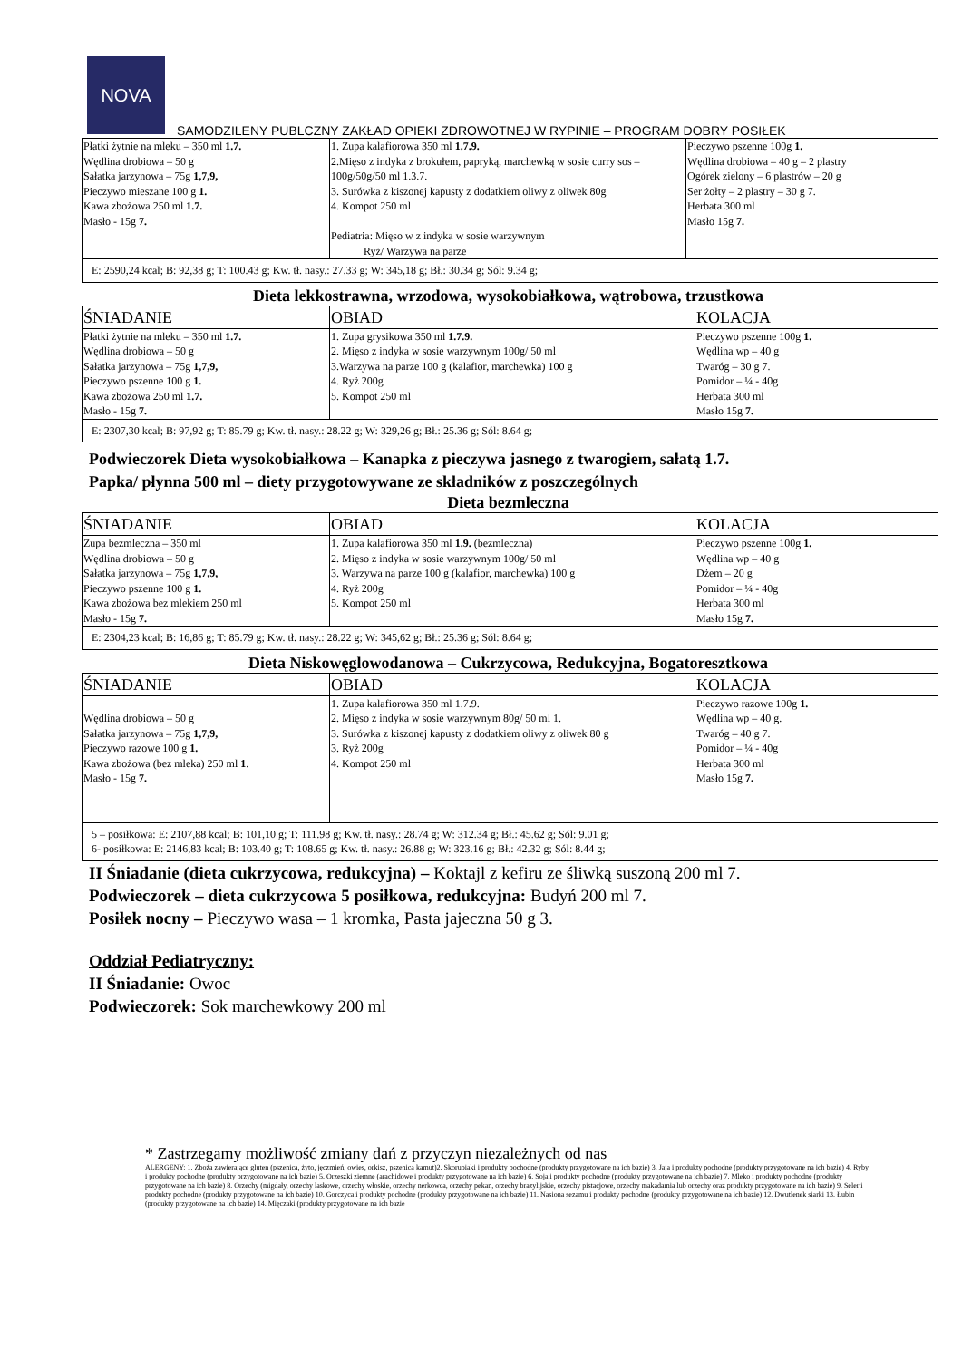NOVA
SAMODZILENY PUBLCZNY ZAKŁAD OPIEKI ZDROWOTNEJ W RYPINIE – PROGRAM DOBRY POSIŁEK
| Płatki żytnie na mleku – 350 ml 1.7. Wędlina drobiowa – 50 g Sałatka jarzynowa – 75g 1,7,9, Pieczywo mieszane 100 g 1. Kawa zbożowa 250 ml 1.7. Masło - 15g 7. | 1. Zupa kalafiorowa 350 ml 1.7.9. 2.Mięso z indyka z brokułem, papryką, marchewką w sosie curry sos – 100g/50g/50 ml 1.3.7. 3. Surówka z kiszonej kapusty z dodatkiem oliwy z oliwek 80g 4. Kompot 250 ml Pediatria: Mięso w z indyka w sosie warzywnym Ryż/ Warzywa na parze | Pieczywo pszenne 100g 1. Wędlina drobiowa – 40 g – 2 plastry Ogórek zielony – 6 plastrów – 20 g Ser żołty – 2 plastry – 30 g 7. Herbata 300 ml Masło 15g 7. |
| E: 2590,24 kcal; B: 92,38 g; T: 100.43 g; Kw. tł. nasy.: 27.33 g; W: 345,18 g; Bł.: 30.34 g; Sól: 9.34 g; | | |
Dieta lekkostrawna, wrzodowa, wysokobiałkowa, wątrobowa, trzustkowa
| ŚNIADANIE | OBIAD | KOLACJA |
| Płatki żytnie na mleku – 350 ml 1.7. Wędlina drobiowa – 50 g Sałatka jarzynowa – 75g 1,7,9, Pieczywo pszenne 100 g 1. Kawa zbożowa 250 ml 1.7. Masło - 15g 7. | 1. Zupa grysikowa 350 ml 1.7.9. 2. Mięso z indyka w sosie warzywnym 100g/ 50 ml 3.Warzywa na parze 100 g (kalafior, marchewka) 100 g 4. Ryż 200g 5. Kompot 250 ml | Pieczywo pszenne 100g 1. Wędlina wp – 40 g Twaróg – 30 g 7. Pomidor – ¼ - 40g Herbata 300 ml Masło 15g 7. |
| E: 2307,30 kcal; B: 97,92 g; T: 85.79 g; Kw. tł. nasy.: 28.22 g; W: 329,26 g; Bł.: 25.36 g; Sól: 8.64 g; | | |
Podwieczorek Dieta wysokobiałkowa – Kanapka z pieczywa jasnego z twarogiem, sałatą 1.7.
Papka/ płynna 500 ml – diety przygotowywane ze składników z poszczególnych
Dieta bezmleczna
| ŚNIADANIE | OBIAD | KOLACJA |
| Zupa bezmleczna – 350 ml Wędlina drobiowa – 50 g Sałatka jarzynowa – 75g 1,7,9, Pieczywo pszenne 100 g 1. Kawa zbożowa bez mlekiem 250 ml Masło - 15g 7. | 1. Zupa kalafiorowa 350 ml 1.9. (bezmleczna) 2. Mięso z indyka w sosie warzywnym 100g/ 50 ml 3. Warzywa na parze 100 g (kalafior, marchewka) 100 g 4. Ryż 200g 5. Kompot 250 ml | Pieczywo pszenne 100g 1. Wędlina wp – 40 g Dżem – 20 g Pomidor – ¼ - 40g Herbata 300 ml Masło 15g 7. |
| E: 2304,23 kcal; B: 16,86 g; T: 85.79 g; Kw. tł. nasy.: 28.22 g; W: 345,62 g; Bł.: 25.36 g; Sól: 8.64 g; | | |
Dieta Niskowęglowodanowa – Cukrzycowa, Redukcyjna, Bogatoresztkowa
| ŚNIADANIE | OBIAD | KOLACJA |
| Wędlina drobiowa – 50 g Sałatka jarzynowa – 75g 1,7,9, Pieczywo razowe 100 g 1. Kawa zbożowa (bez mleka) 250 ml 1 . Masło - 15g 7. | 1. Zupa kalafiorowa 350 ml 1.7.9. 2. Mięso z indyka w sosie warzywnym 80g/ 50 ml 1. 3. Surówka z kiszonej kapusty z dodatkiem oliwy z oliwek 80 g 3. Ryż 200g 4. Kompot 250 ml | Pieczywo razowe 100g 1. Wędlina wp – 40 g. Twaróg – 40 g 7. Pomidor – ¼ - 40g Herbata 300 ml Masło 15g 7. |
| 5 – posiłkowa: E: 2107,88 kcal; B: 101,10 g; T: 111.98 g; Kw. tł. nasy.: 28.74 g; W: 312.34 g; Bł.: 45.62 g; Sól: 9.01 g; 6- posiłkowa: E: 2146,83 kcal; B: 103.40 g; T: 108.65 g; Kw. tł. nasy.: 26.88 g; W: 323.16 g; Bł.: 42.32 g; Sól: 8.44 g; | | |
II Śniadanie (dieta cukrzycowa, redukcyjna) – Koktajl z kefiru ze śliwką suszoną 200 ml 7.
Podwieczorek – dieta cukrzycowa 5 posiłkowa, redukcyjna: Budyń 200 ml 7.
Posiłek nocny – Pieczywo wasa – 1 kromka, Pasta jajeczna 50 g 3.
Oddział Pediatryczny:
II Śniadanie: Owoc
Podwieczorek: Sok marchewkowy 200 ml
* Zastrzegamy możliwość zmiany dań z przyczyn niezależnych od nas
ALERGENY: 1. Zboża zawierające gluten (pszenica, żyto, jęczmień, owies, orkisz, pszenica kamut)2. Skorupiaki i produkty pochodne (produkty przygotowane na ich bazie) 3. Jaja i produkty pochodne (produkty przygotowane na ich bazie) 4. Ryby i produkty pochodne (produkty przygotowane na ich bazie) 5. Orzeszki ziemne (arachidowe i produkty przygotowane na ich bazie) 6. Soja i produkty pochodne (produkty przygotowane na ich bazie) 7. Mleko i produkty pochodne (produkty przygotowane na ich bazie) 8. Orzechy (migdały, orzechy laskowe, orzechy włoskie, orzechy nerkowca, orzechy pekan, orzechy brazylijskie, orzechy pistacjowe, orzechy makadamia lub orzechy oraz produkty przygotowane na ich bazie) 9. Seler i produkty pochodne (produkty przygotowane na ich bazie) 10. Gorczyca i produkty pochodne (produkty przygotowane na ich bazie) 11. Nasiona sezamu i produkty pochodne (produkty przygotowane na ich bazie) 12. Dwutlenek siarki 13. Łubin (produkty przygotowane na ich bazie) 14. Mięczaki (produkty przygotowane na ich bazie